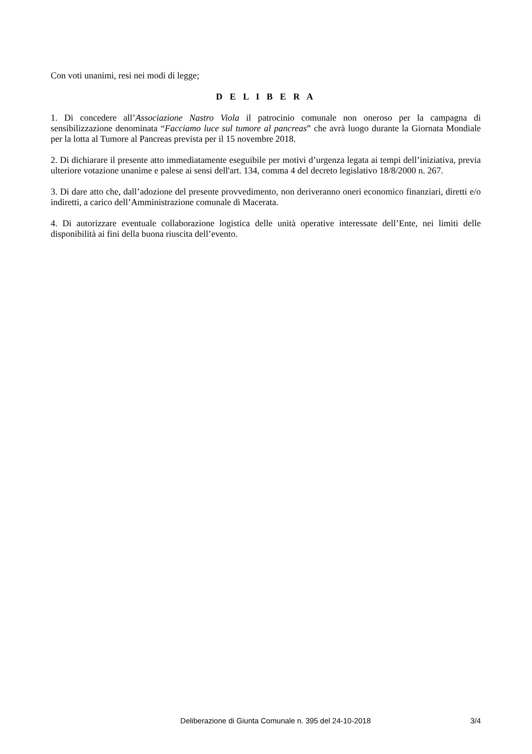Con voti unanimi, resi nei modi di legge;
D E L I B E R A
1. Di concedere all’Associazione Nastro Viola il patrocinio comunale non oneroso per la campagna di sensibilizzazione denominata “Facciamo luce sul tumore al pancreas” che avrà luogo durante la Giornata Mondiale per la lotta al Tumore al Pancreas prevista per il 15 novembre 2018.
2. Di dichiarare il presente atto immediatamente eseguibile per motivi d’urgenza legata ai tempi dell’iniziativa, previa ulteriore votazione unanime e palese ai sensi dell'art. 134, comma 4 del decreto legislativo 18/8/2000 n. 267.
3. Di dare atto che, dall’adozione del presente provvedimento, non deriveranno oneri economico finanziari, diretti e/o indiretti, a carico dell’Amministrazione comunale di Macerata.
4. Di autorizzare eventuale collaborazione logistica delle unità operative interessate dell’Ente, nei limiti delle disponibilità ai fini della buona riuscita dell’evento.
Deliberazione di Giunta Comunale n. 395 del 24-10-2018 3/4